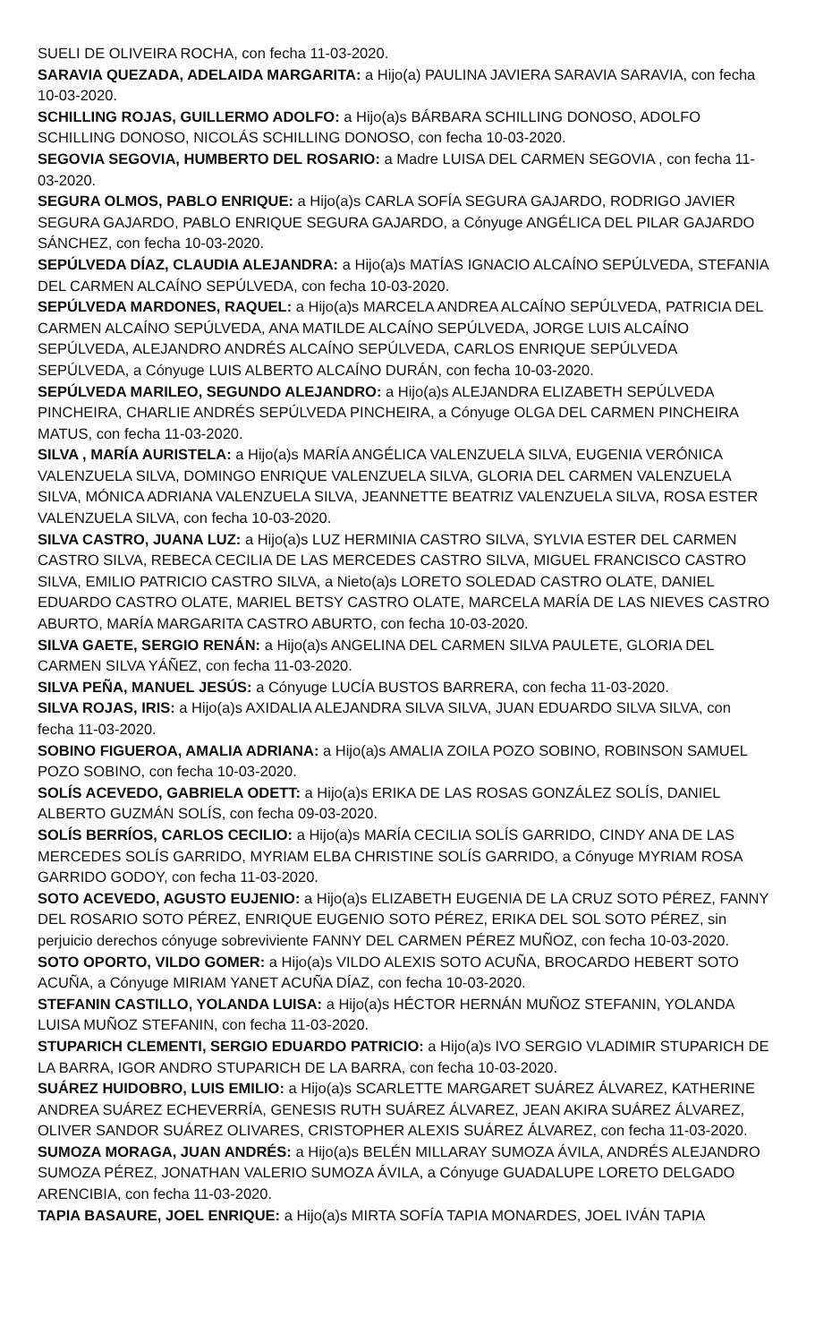SUELI DE OLIVEIRA ROCHA, con fecha 11-03-2020.
SARAVIA QUEZADA, ADELAIDA MARGARITA: a Hijo(a) PAULINA JAVIERA SARAVIA SARAVIA, con fecha 10-03-2020.
SCHILLING ROJAS, GUILLERMO ADOLFO: a Hijo(a)s BÁRBARA SCHILLING DONOSO, ADOLFO SCHILLING DONOSO, NICOLÁS SCHILLING DONOSO, con fecha 10-03-2020.
SEGOVIA SEGOVIA, HUMBERTO DEL ROSARIO: a Madre LUISA DEL CARMEN SEGOVIA , con fecha 11-03-2020.
SEGURA OLMOS, PABLO ENRIQUE: a Hijo(a)s CARLA SOFÍA SEGURA GAJARDO, RODRIGO JAVIER SEGURA GAJARDO, PABLO ENRIQUE SEGURA GAJARDO, a Cónyuge ANGÉLICA DEL PILAR GAJARDO SÁNCHEZ, con fecha 10-03-2020.
SEPÚLVEDA DÍAZ, CLAUDIA ALEJANDRA: a Hijo(a)s MATÍAS IGNACIO ALCAÍNO SEPÚLVEDA, STEFANIA DEL CARMEN ALCAÍNO SEPÚLVEDA, con fecha 10-03-2020.
SEPÚLVEDA MARDONES, RAQUEL: a Hijo(a)s MARCELA ANDREA ALCAÍNO SEPÚLVEDA, PATRICIA DEL CARMEN ALCAÍNO SEPÚLVEDA, ANA MATILDE ALCAÍNO SEPÚLVEDA, JORGE LUIS ALCAÍNO SEPÚLVEDA, ALEJANDRO ANDRÉS ALCAÍNO SEPÚLVEDA, CARLOS ENRIQUE SEPÚLVEDA SEPÚLVEDA, a Cónyuge LUIS ALBERTO ALCAÍNO DURÁN, con fecha 10-03-2020.
SEPÚLVEDA MARILEO, SEGUNDO ALEJANDRO: a Hijo(a)s ALEJANDRA ELIZABETH SEPÚLVEDA PINCHEIRA, CHARLIE ANDRÉS SEPÚLVEDA PINCHEIRA, a Cónyuge OLGA DEL CARMEN PINCHEIRA MATUS, con fecha 11-03-2020.
SILVA , MARÍA AURISTELA: a Hijo(a)s MARÍA ANGÉLICA VALENZUELA SILVA, EUGENIA VERÓNICA VALENZUELA SILVA, DOMINGO ENRIQUE VALENZUELA SILVA, GLORIA DEL CARMEN VALENZUELA SILVA, MÓNICA ADRIANA VALENZUELA SILVA, JEANNETTE BEATRIZ VALENZUELA SILVA, ROSA ESTER VALENZUELA SILVA, con fecha 10-03-2020.
SILVA CASTRO, JUANA LUZ: a Hijo(a)s LUZ HERMINIA CASTRO SILVA, SYLVIA ESTER DEL CARMEN CASTRO SILVA, REBECA CECILIA DE LAS MERCEDES CASTRO SILVA, MIGUEL FRANCISCO CASTRO SILVA, EMILIO PATRICIO CASTRO SILVA, a Nieto(a)s LORETO SOLEDAD CASTRO OLATE, DANIEL EDUARDO CASTRO OLATE, MARIEL BETSY CASTRO OLATE, MARCELA MARÍA DE LAS NIEVES CASTRO ABURTO, MARÍA MARGARITA CASTRO ABURTO, con fecha 10-03-2020.
SILVA GAETE, SERGIO RENÁN: a Hijo(a)s ANGELINA DEL CARMEN SILVA PAULETE, GLORIA DEL CARMEN SILVA YÁÑEZ, con fecha 11-03-2020.
SILVA PEÑA, MANUEL JESÚS: a Cónyuge LUCÍA BUSTOS BARRERA, con fecha 11-03-2020.
SILVA ROJAS, IRIS: a Hijo(a)s AXIDALIA ALEJANDRA SILVA SILVA, JUAN EDUARDO SILVA SILVA, con fecha 11-03-2020.
SOBINO FIGUEROA, AMALIA ADRIANA: a Hijo(a)s AMALIA ZOILA POZO SOBINO, ROBINSON SAMUEL POZO SOBINO, con fecha 10-03-2020.
SOLÍS ACEVEDO, GABRIELA ODETT: a Hijo(a)s ERIKA DE LAS ROSAS GONZÁLEZ SOLÍS, DANIEL ALBERTO GUZMÁN SOLÍS, con fecha 09-03-2020.
SOLÍS BERRÍOS, CARLOS CECILIO: a Hijo(a)s MARÍA CECILIA SOLÍS GARRIDO, CINDY ANA DE LAS MERCEDES SOLÍS GARRIDO, MYRIAM ELBA CHRISTINE SOLÍS GARRIDO, a Cónyuge MYRIAM ROSA GARRIDO GODOY, con fecha 11-03-2020.
SOTO ACEVEDO, AGUSTO EUJENIO: a Hijo(a)s ELIZABETH EUGENIA DE LA CRUZ SOTO PÉREZ, FANNY DEL ROSARIO SOTO PÉREZ, ENRIQUE EUGENIO SOTO PÉREZ, ERIKA DEL SOL SOTO PÉREZ, sin perjuicio derechos cónyuge sobreviviente FANNY DEL CARMEN PÉREZ MUÑOZ, con fecha 10-03-2020.
SOTO OPORTO, VILDO GOMER: a Hijo(a)s VILDO ALEXIS SOTO ACUÑA, BROCARDO HEBERT SOTO ACUÑA, a Cónyuge MIRIAM YANET ACUÑA DÍAZ, con fecha 10-03-2020.
STEFANIN CASTILLO, YOLANDA LUISA: a Hijo(a)s HÉCTOR HERNÁN MUÑOZ STEFANIN, YOLANDA LUISA MUÑOZ STEFANIN, con fecha 11-03-2020.
STUPARICH CLEMENTI, SERGIO EDUARDO PATRICIO: a Hijo(a)s IVO SERGIO VLADIMIR STUPARICH DE LA BARRA, IGOR ANDRO STUPARICH DE LA BARRA, con fecha 10-03-2020.
SUÁREZ HUIDOBRO, LUIS EMILIO: a Hijo(a)s SCARLETTE MARGARET SUÁREZ ÁLVAREZ, KATHERINE ANDREA SUÁREZ ECHEVERRÍA, GENESIS RUTH SUÁREZ ÁLVAREZ, JEAN AKIRA SUÁREZ ÁLVAREZ, OLIVER SANDOR SUÁREZ OLIVARES, CRISTOPHER ALEXIS SUÁREZ ÁLVAREZ, con fecha 11-03-2020.
SUMOZA MORAGA, JUAN ANDRÉS: a Hijo(a)s BELÉN MILLARAY SUMOZA ÁVILA, ANDRÉS ALEJANDRO SUMOZA PÉREZ, JONATHAN VALERIO SUMOZA ÁVILA, a Cónyuge GUADALUPE LORETO DELGADO ARENCIBIA, con fecha 11-03-2020.
TAPIA BASAURE, JOEL ENRIQUE: a Hijo(a)s MIRTA SOFÍA TAPIA MONARDES, JOEL IVÁN TAPIA